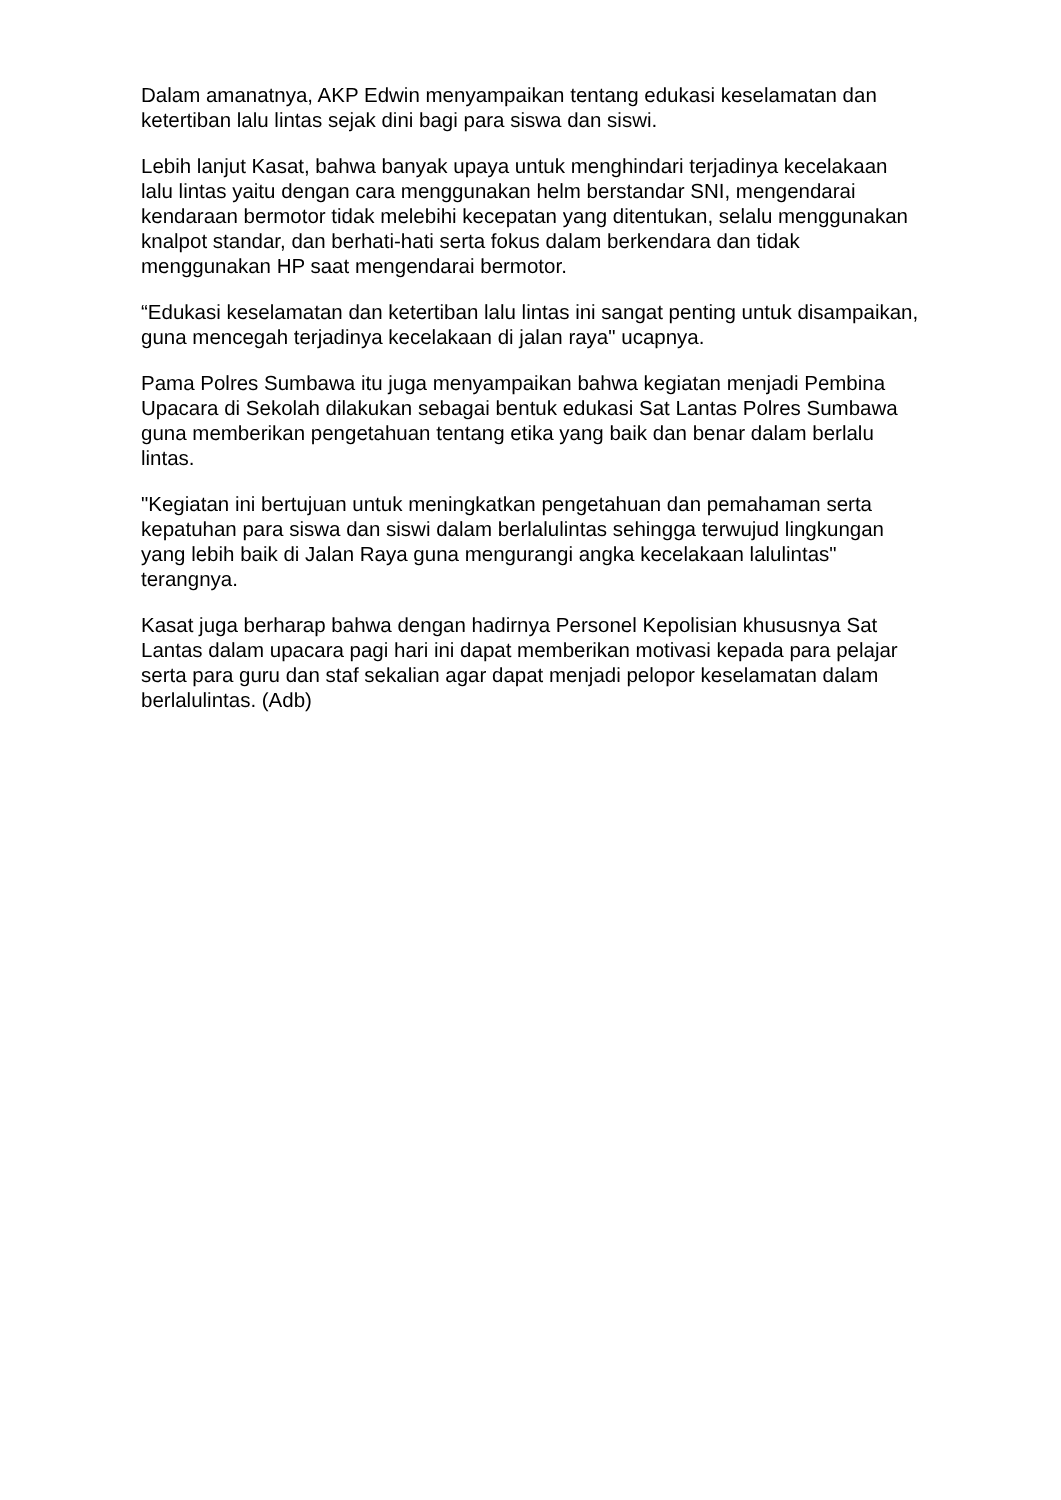Dalam amanatnya, AKP Edwin menyampaikan tentang edukasi keselamatan dan ketertiban lalu lintas sejak dini bagi para siswa dan siswi.
Lebih lanjut Kasat, bahwa banyak upaya untuk menghindari terjadinya kecelakaan lalu lintas yaitu dengan cara menggunakan helm berstandar SNI, mengendarai kendaraan bermotor tidak melebihi kecepatan yang ditentukan, selalu menggunakan knalpot standar, dan berhati-hati serta fokus dalam berkendara dan tidak menggunakan HP saat mengendarai bermotor.
“Edukasi keselamatan dan ketertiban lalu lintas ini sangat penting untuk disampaikan, guna mencegah terjadinya kecelakaan di jalan raya" ucapnya.
Pama Polres Sumbawa itu juga menyampaikan bahwa kegiatan menjadi Pembina Upacara di Sekolah dilakukan sebagai bentuk edukasi Sat Lantas Polres Sumbawa guna memberikan pengetahuan tentang etika yang baik dan benar dalam berlalu lintas.
"Kegiatan ini bertujuan untuk meningkatkan pengetahuan dan pemahaman serta kepatuhan para siswa dan siswi dalam berlalulintas sehingga terwujud lingkungan yang lebih baik di Jalan Raya guna mengurangi angka kecelakaan lalulintas" terangnya.
Kasat juga berharap bahwa dengan hadirnya Personel Kepolisian khususnya Sat Lantas dalam upacara pagi hari ini dapat memberikan motivasi kepada para pelajar serta para guru dan staf sekalian agar dapat menjadi pelopor keselamatan dalam berlalulintas. (Adb)